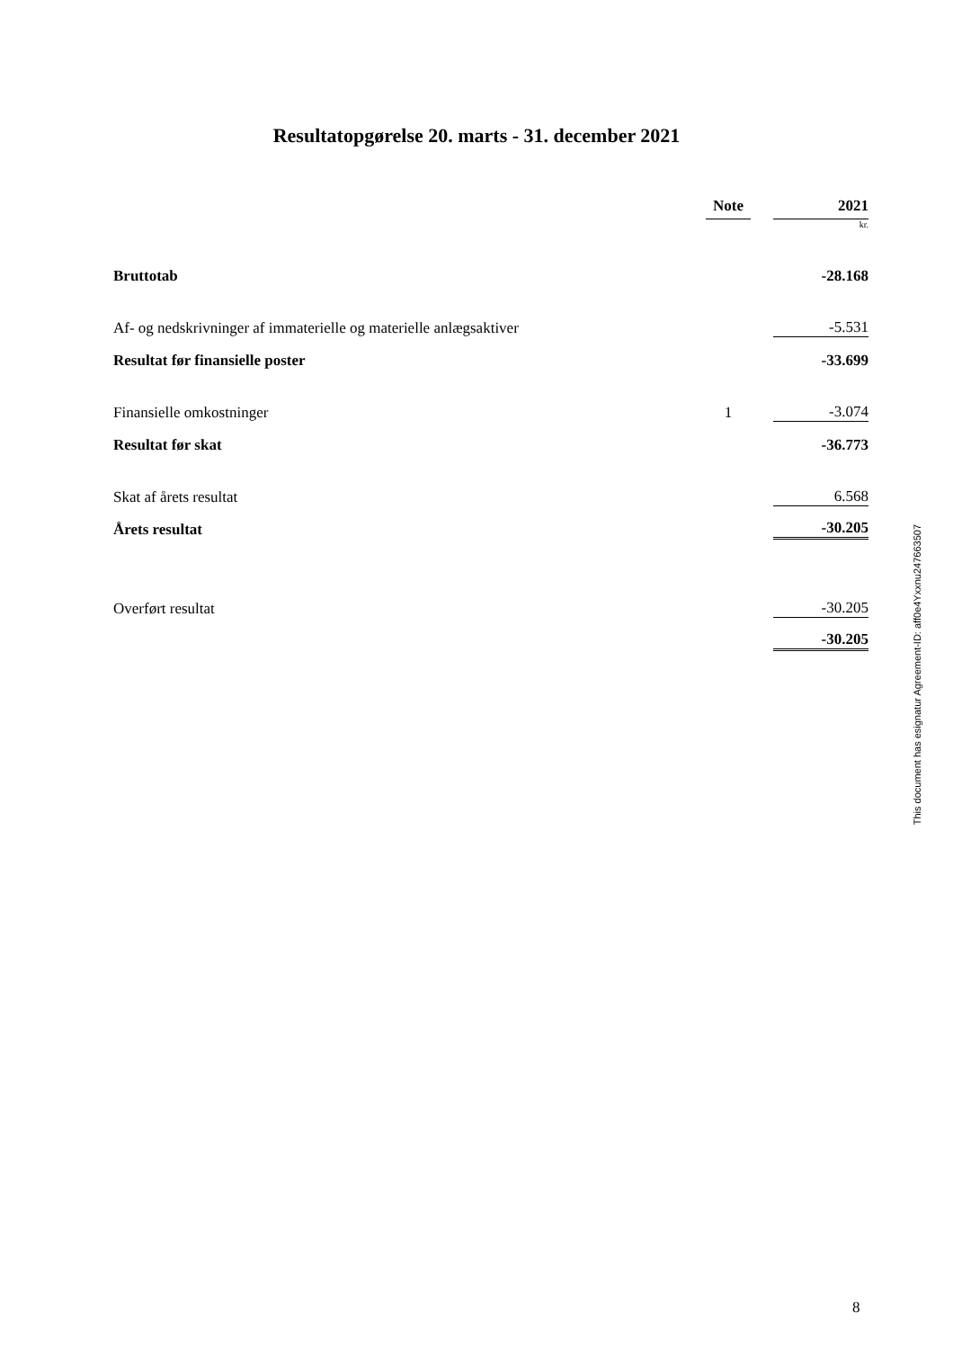Resultatopgørelse 20. marts - 31. december 2021
| | Note | | 2021 |
| | | | kr. |
| Bruttotab | | | -28.168 |
| Af- og nedskrivninger af immaterielle og materielle anlægsaktiver | | | -5.531 |
| Resultat før finansielle poster | | | -33.699 |
| Finansielle omkostninger | 1 | | -3.074 |
| Resultat før skat | | | -36.773 |
| Skat af årets resultat | | | 6.568 |
| Årets resultat | | | -30.205 |
| Overført resultat | | | -30.205 |
| | | | -30.205 |
This document has esignatur Agreement-ID: aff0e4Yxxnu247663507
8